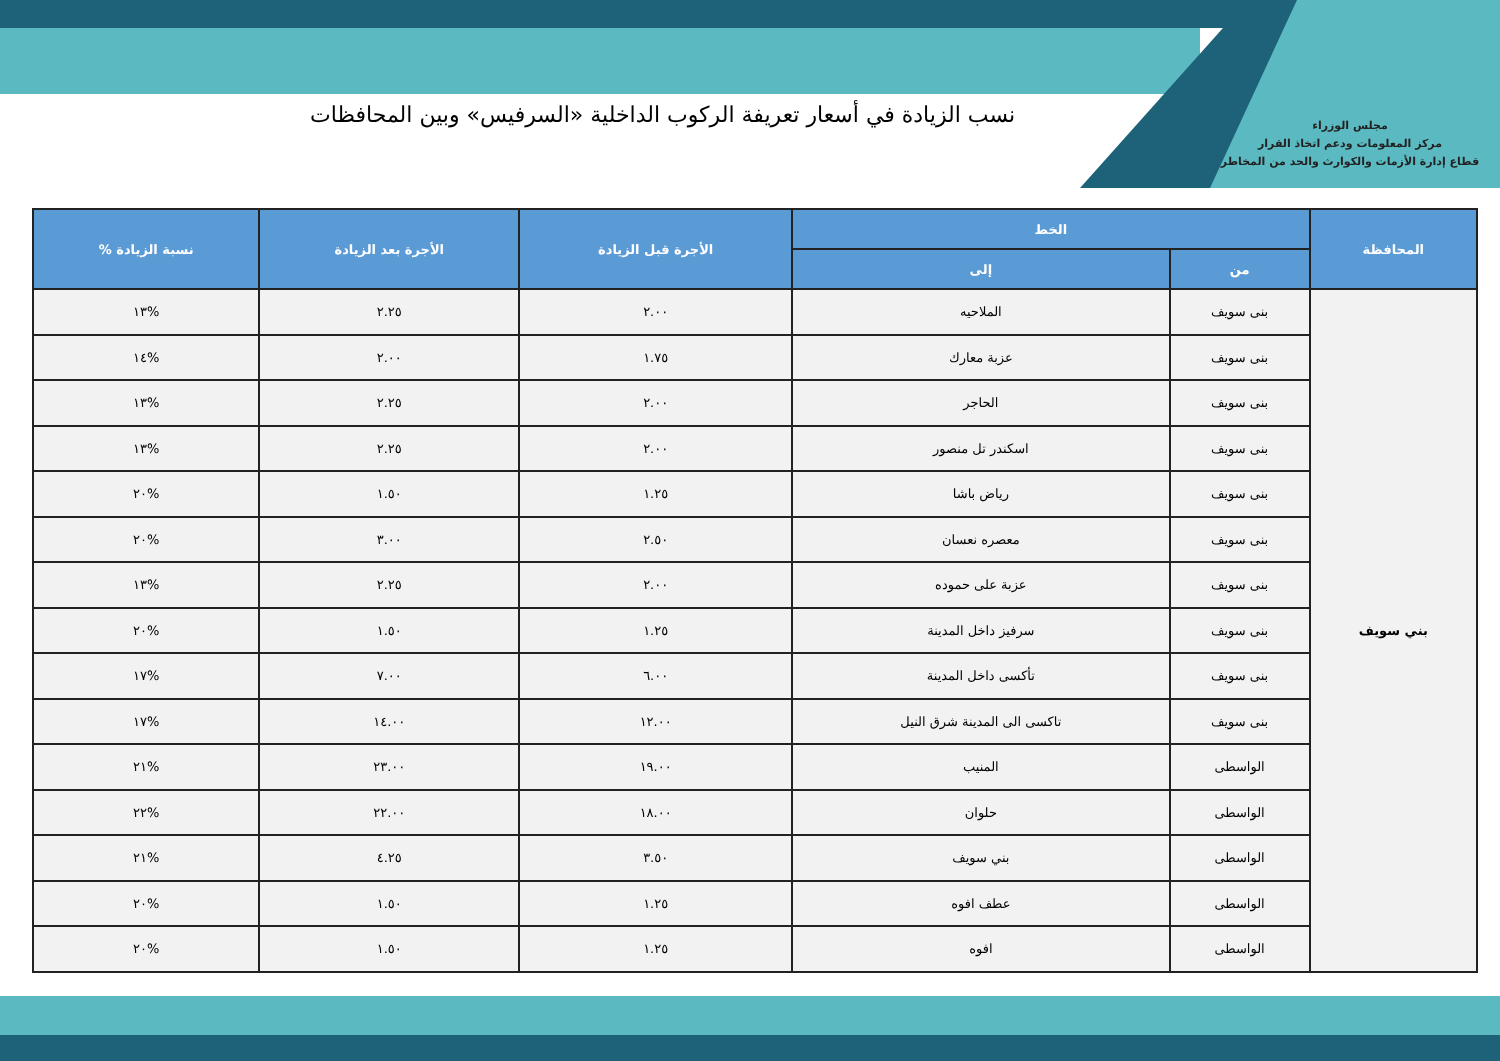مجلس الوزراء
مركز المعلومات ودعم اتخاذ القرار
قطاع إدارة الأزمات والكوارث والحد من المخاطر
نسب الزيادة في أسعار تعريفة الركوب الداخلية «السرفيس» وبين المحافظات
| المحافظة | الخط | | الأجرة قبل الزيادة | الأجرة بعد الزيادة | نسبة الزيادة % |
| --- | --- | --- | --- | --- | --- |
| | من | إلى | | | |
| بني سويف | بنى سويف | الملاحيه | ٢.٠٠ | ٢.٢٥ | %١٣ |
| | بنى سويف | عزبة معارك | ١.٧٥ | ٢.٠٠ | %١٤ |
| | بنى سويف | الحاجر | ٢.٠٠ | ٢.٢٥ | %١٣ |
| | بنى سويف | اسكندر تل منصور | ٢.٠٠ | ٢.٢٥ | %١٣ |
| | بنى سويف | رياض باشا | ١.٢٥ | ١.٥٠ | %٢٠ |
| | بنى سويف | معصره نعسان | ٢.٥٠ | ٣.٠٠ | %٢٠ |
| | بنى سويف | عزبة على حموده | ٢.٠٠ | ٢.٢٥ | %١٣ |
| | بنى سويف | سرفيز داخل المدينة | ١.٢٥ | ١.٥٠ | %٢٠ |
| | بنى سويف | تأكسى داخل المدينة | ٦.٠٠ | ٧.٠٠ | %١٧ |
| | بنى سويف | تاكسى الى المدينة شرق النيل | ١٢.٠٠ | ١٤.٠٠ | %١٧ |
| | الواسطى | المنيب | ١٩.٠٠ | ٢٣.٠٠ | %٢١ |
| | الواسطى | حلوان | ١٨.٠٠ | ٢٢.٠٠ | %٢٢ |
| | الواسطى | بني سويف | ٣.٥٠ | ٤.٢٥ | %٢١ |
| | الواسطى | عطف افوه | ١.٢٥ | ١.٥٠ | %٢٠ |
| | الواسطى | افوه | ١.٢٥ | ١.٥٠ | %٢٠ |